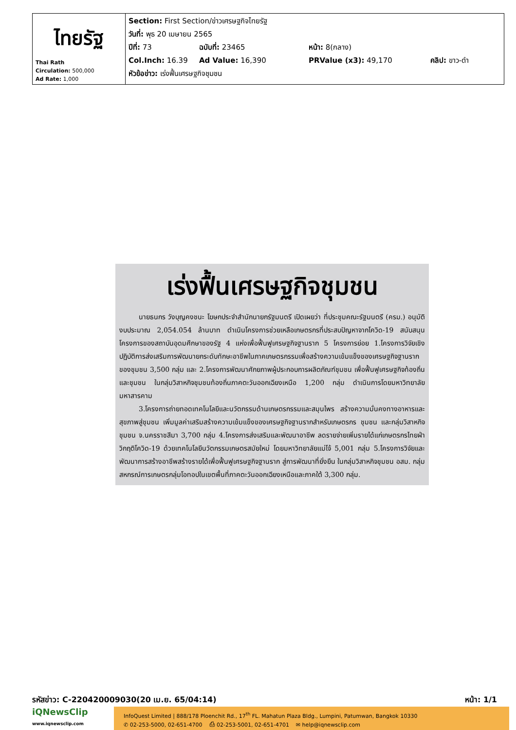| ไทยรัฐ Thai Rath Circulation: 500,000 Ad Rate: 1,000 | Section: First Section/ข่าวเศรษฐกิจไทยรัฐ วันที่: พุธ 20 เมษายน 2565 ปีที่: 73 ฉบับที่: 23465 หน้า: 8(กลาง) Col.Inch: 16.39 Ad Value: 16,390 PRValue (x3): 49,170 คลิป: ขาว-ดำ หัวข้อข่าว: เร่งฟื้นเศรษฐกิจชุมชน |
เร่งฟื้นเศรษฐกิจชุมชน
นายธนกร วังบุญคงชนะ โฆษกประจำสำนักนายกรัฐมนตรี เปิดเผยว่า ที่ประชุมคณะรัฐมนตรี (ครม.) อนุมัติงบประมาณ 2,054.054 ล้านบาท ดำเนินโครงการช่วยเหลือเกษตรกรที่ประสบปัญหาจากโควิด-19 สนับสนุนโครงการของสถาบันอุดมศึกษาของรัฐ 4 แห่งเพื่อฟื้นฟูเศรษฐกิจฐานราก 5 โครงการย่อย 1.โครงการวิจัยเชิงปฏิบัติการส่งเสริมการพัฒนายกระดับทักษะอาชีพในภาคเกษตรกรรมเพื่อสร้างความเข้มแข็งของเศรษฐกิจฐานรากของชุมชน 3,500 กลุ่ม และ 2.โครงการพัฒนาศักยภาพผู้ประกอบการผลิตภัณฑ์ชุมชน เพื่อฟื้นฟูเศรษฐกิจท้องถิ่นและชุมชน ในกลุ่มวิสาหกิจชุมชนท้องถิ่นภาคตะวันออกเฉียงเหนือ 1,200 กลุ่ม ดำเนินการโดยมหาวิทยาลัยมหาสารคาม
3.โครงการถ่ายทอดเทคโนโลยีและนวัตกรรมด้านเกษตรกรรมและสมุนไพร สร้างความมั่นคงทางอาหารและสุขภาพสู่ชุมชน เพิ่มมูลค่าเสริมสร้างความเข้มแข็งของเศรษฐกิจฐานรากสำหรับเกษตรกร ชุมชน และกลุ่มวิสาหกิจชุมชน จ.นครราชสีมา 3,700 กลุ่ม 4.โครงการส่งเสริมและพัฒนาอาชีพ ลดรายจ่ายเพิ่มรายได้แก่เกษตรกรไทยฝ่าวิกฤติโควิด-19 ด้วยเทคโนโลยีนวัตกรรมเกษตรสมัยใหม่ โดยมหาวิทยาลัยแม่โจ้ 5,001 กลุ่ม 5.โครงการวิจัยและพัฒนาการสร้างอาชีพสร้างรายได้เพื่อฟื้นฟูเศรษฐกิจฐานราก สู่การพัฒนาที่ยั่งยืน ในกลุ่มวิสาหกิจชุมชน อสม. กลุ่มสหกรณ์การเกษตรกลุ่มโอทอปในเขตพื้นที่ภาคตะวันออกเฉียงเหนือและภาคใต้ 3,300 กลุ่ม.
รหัสข่าว: C-220420009030(20 เม.ย. 65/04:14) หน้า: 1/1
iQNewsClip
www.iqnewsclip.com
InfoQuest Limited | 888/178 Ploenchit Rd., 17<sup>th</sup> FL. Mahatun Plaza Bldg., Lumpini, Patumwan, Bangkok 10330
✆ 02-253-5000, 02-651-4700 ⎙ 02-253-5001, 02-651-4701 ✉ help@iqnewsclip.com